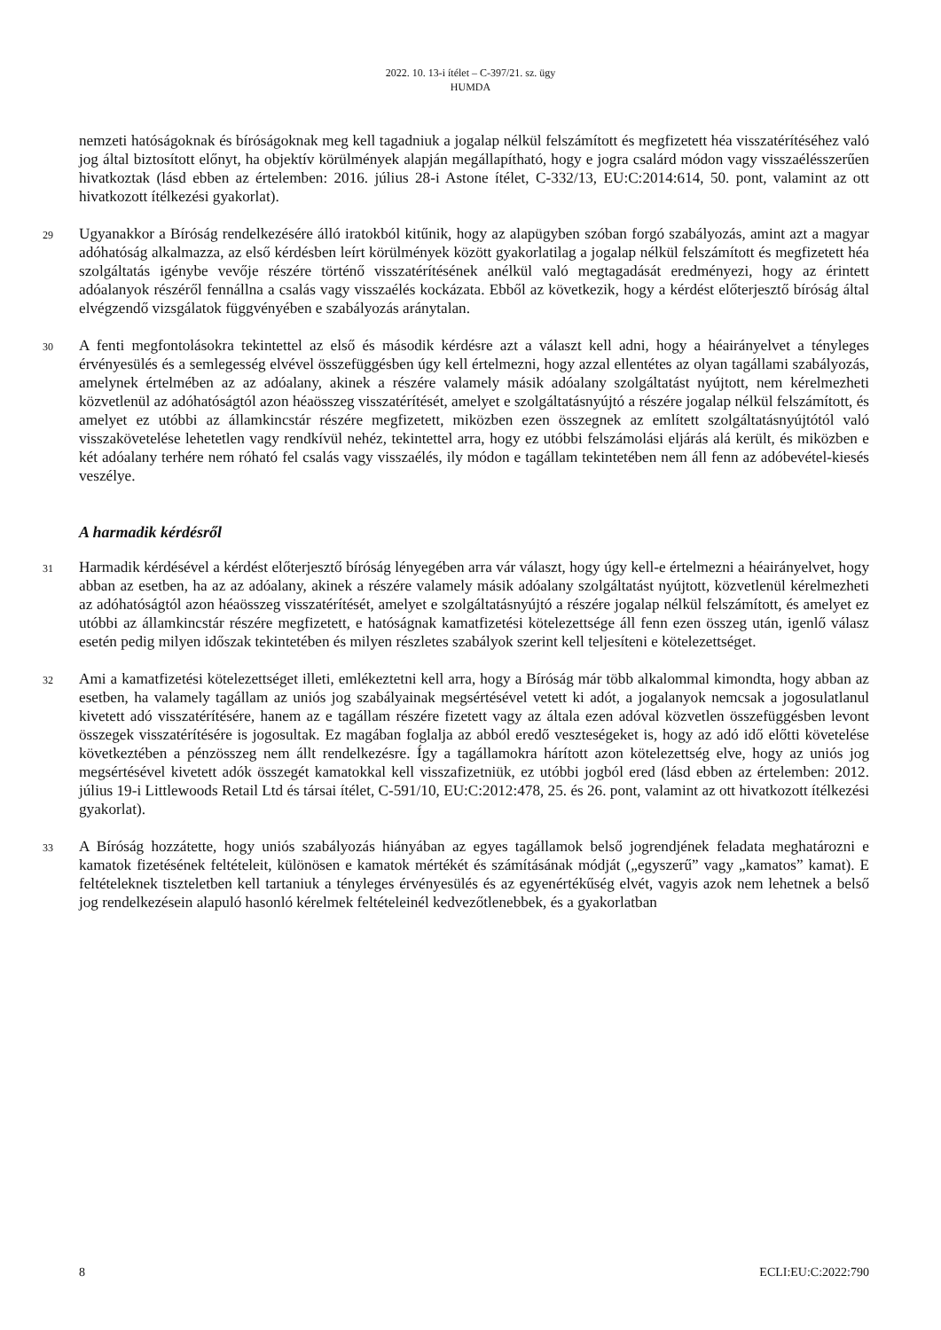2022. 10. 13-i ítélet – C-397/21. sz. ügy
HUMDA
nemzeti hatóságoknak és bíróságoknak meg kell tagadniuk a jogalap nélkül felszámított és megfizetett héa visszatérítéséhez való jog által biztosított előnyt, ha objektív körülmények alapján megállapítható, hogy e jogra csalárd módon vagy visszaélésszerűen hivatkoztak (lásd ebben az értelemben: 2016. július 28-i Astone ítélet, C-332/13, EU:C:2014:614, 50. pont, valamint az ott hivatkozott ítélkezési gyakorlat).
29
Ugyanakkor a Bíróság rendelkezésére álló iratokból kitűnik, hogy az alapügyben szóban forgó szabályozás, amint azt a magyar adóhatóság alkalmazza, az első kérdésben leírt körülmények között gyakorlatilag a jogalap nélkül felszámított és megfizetett héa szolgáltatás igénybe vevője részére történő visszatérítésének anélkül való megtagadását eredményezi, hogy az érintett adóalanyok részéről fennállna a csalás vagy visszaélés kockázata. Ebből az következik, hogy a kérdést előterjesztő bíróság által elvégzendő vizsgálatok függvényében e szabályozás aránytalan.
30
A fenti megfontolásokra tekintettel az első és második kérdésre azt a választ kell adni, hogy a héairányelvet a tényleges érvényesülés és a semlegesség elvével összefüggésben úgy kell értelmezni, hogy azzal ellentétes az olyan tagállami szabályozás, amelynek értelmében az az adóalany, akinek a részére valamely másik adóalany szolgáltatást nyújtott, nem kérelmezheti közvetlenül az adóhatóságtól azon héaösszeg visszatérítését, amelyet e szolgáltatásnyújtó a részére jogalap nélkül felszámított, és amelyet ez utóbbi az államkincstár részére megfizetett, miközben ezen összegnek az említett szolgáltatásnyújtótól való visszakövetelése lehetetlen vagy rendkívül nehéz, tekintettel arra, hogy ez utóbbi felszámolási eljárás alá került, és miközben e két adóalany terhére nem róható fel csalás vagy visszaélés, ily módon e tagállam tekintetében nem áll fenn az adóbevétel-kiesés veszélye.
A harmadik kérdésről
31
Harmadik kérdésével a kérdést előterjesztő bíróság lényegében arra vár választ, hogy úgy kell-e értelmezni a héairányelvet, hogy abban az esetben, ha az az adóalany, akinek a részére valamely másik adóalany szolgáltatást nyújtott, közvetlenül kérelmezheti az adóhatóságtól azon héaösszeg visszatérítését, amelyet e szolgáltatásnyújtó a részére jogalap nélkül felszámított, és amelyet ez utóbbi az államkincstár részére megfizetett, e hatóságnak kamatfizetési kötelezettsége áll fenn ezen összeg után, igenlő válasz esetén pedig milyen időszak tekintetében és milyen részletes szabályok szerint kell teljesíteni e kötelezettséget.
32
Ami a kamatfizetési kötelezettséget illeti, emlékeztetni kell arra, hogy a Bíróság már több alkalommal kimondta, hogy abban az esetben, ha valamely tagállam az uniós jog szabályainak megsértésével vetett ki adót, a jogalanyok nemcsak a jogosulatlanul kivetett adó visszatérítésére, hanem az e tagállam részére fizetett vagy az általa ezen adóval közvetlen összefüggésben levont összegek visszatérítésére is jogosultak. Ez magában foglalja az abból eredő veszteségeket is, hogy az adó idő előtti követelése következtében a pénzösszeg nem állt rendelkezésre. Így a tagállamokra hárított azon kötelezettség elve, hogy az uniós jog megsértésével kivetett adók összegét kamatokkal kell visszafizetniük, ez utóbbi jogból ered (lásd ebben az értelemben: 2012. július 19-i Littlewoods Retail Ltd és társai ítélet, C-591/10, EU:C:2012:478, 25. és 26. pont, valamint az ott hivatkozott ítélkezési gyakorlat).
33
A Bíróság hozzátette, hogy uniós szabályozás hiányában az egyes tagállamok belső jogrendjének feladata meghatározni e kamatok fizetésének feltételeit, különösen e kamatok mértékét és számításának módját („egyszerű” vagy „kamatos” kamat). E feltételeknek tiszteletben kell tartaniuk a tényleges érvényesülés és az egyenértékűség elvét, vagyis azok nem lehetnek a belső jog rendelkezésein alapuló hasonló kérelmek feltételeinél kedvezőtlenebbek, és a gyakorlatban
8 ECLI:EU:C:2022:790